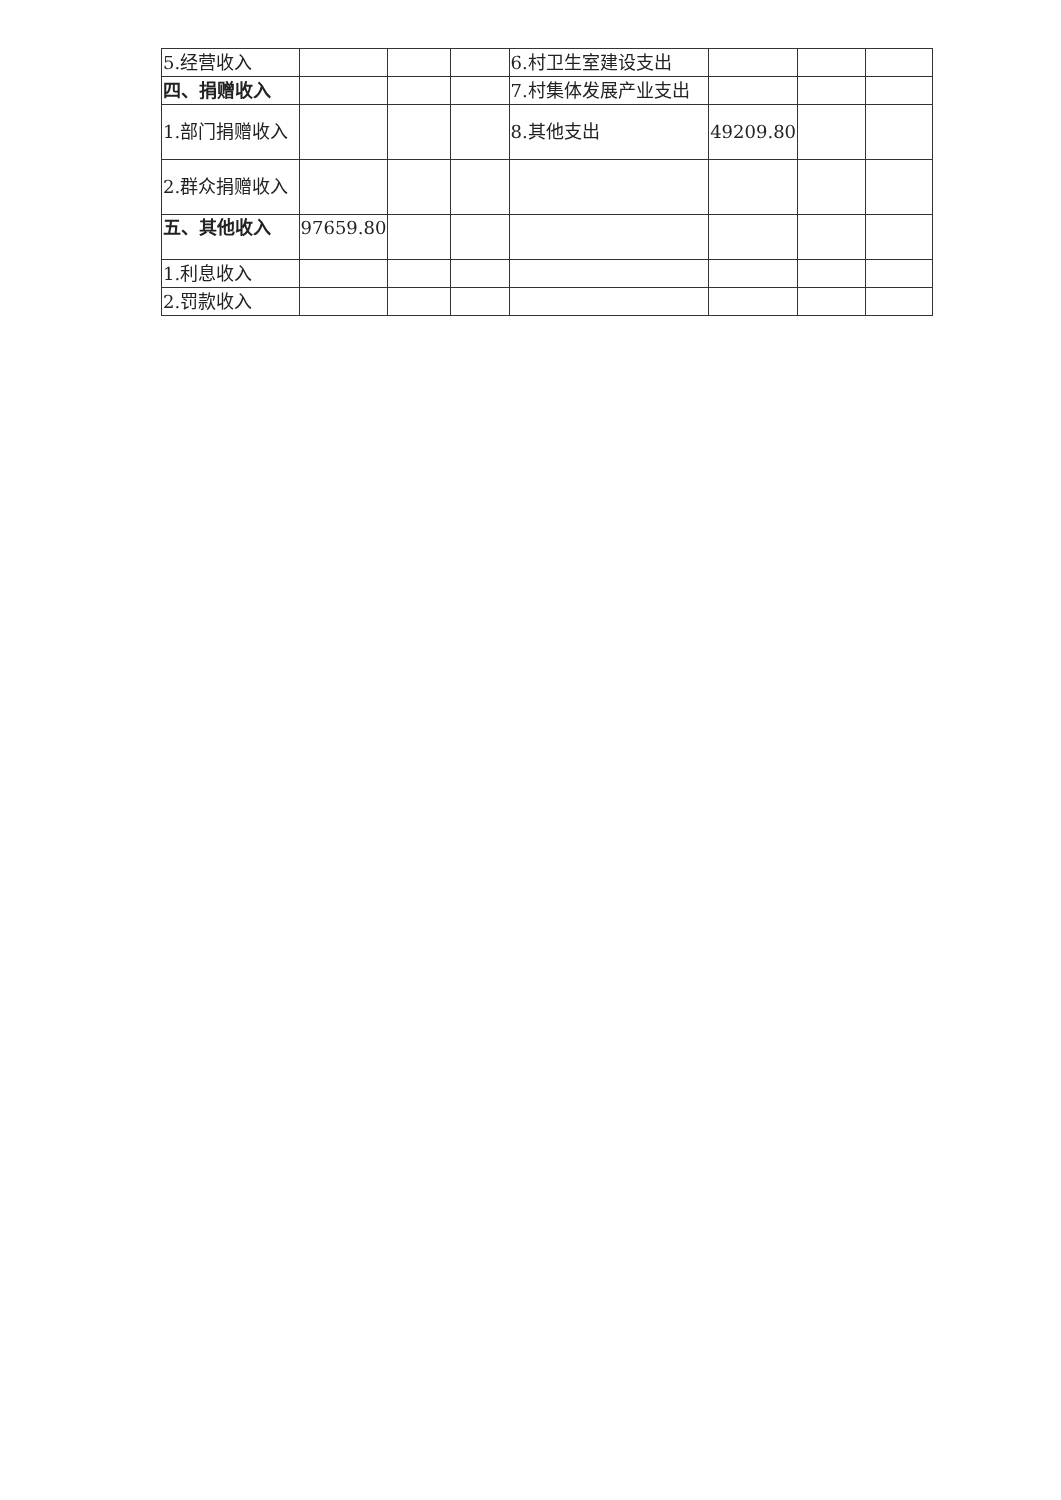| 5.经营收入 | | | | 6.村卫生室建设支出 | | | |
| 四、捐赠收入 | | | | 7.村集体发展产业支出 | | | |
| 1.部门捐赠收入 | | | | 8.其他支出 | 49209.80 | | |
| 2.群众捐赠收入 | | | | | | | |
| 五、其他收入 | 97659.80 | | | | | | |
| 1.利息收入 | | | | | | | |
| 2.罚款收入 | | | | | | | |